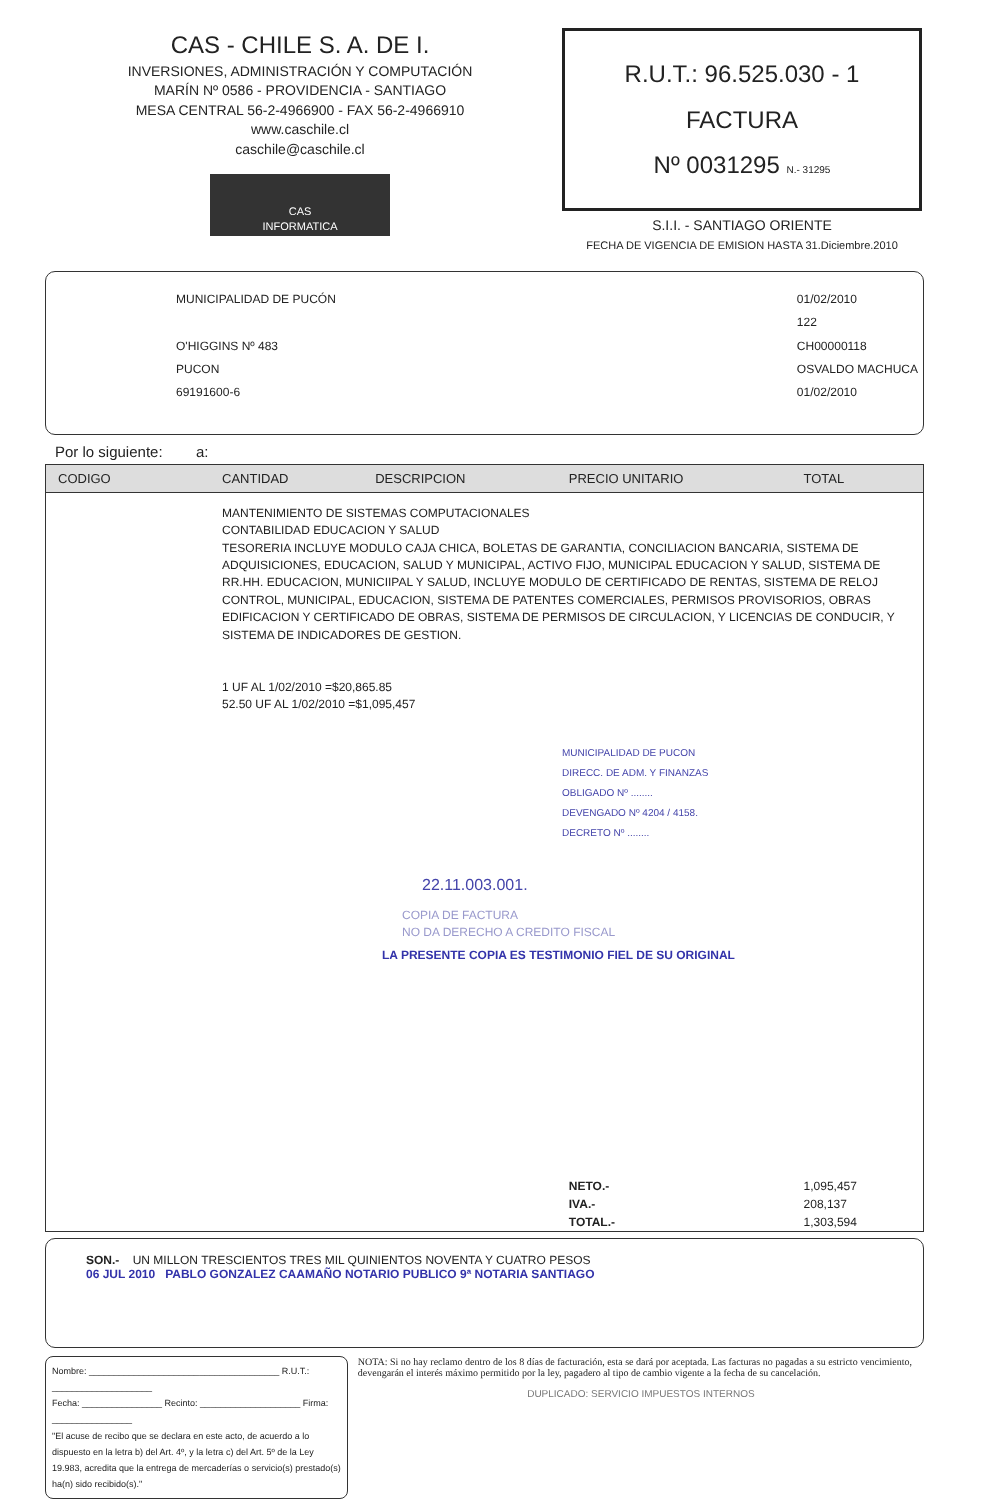CAS - CHILE S. A. DE I.
INVERSIONES, ADMINISTRACIÓN Y COMPUTACIÓN
MARÍN Nº 0586 - PROVIDENCIA - SANTIAGO
MESA CENTRAL 56-2-4966900 - FAX 56-2-4966910
www.caschile.cl
caschile@caschile.cl
CAS
INFORMATICA
R.U.T.: 96.525.030 - 1
FACTURA
Nº 0031295 N.- 31295
S.I.I. - SANTIAGO ORIENTE
FECHA DE VIGENCIA DE EMISION HASTA 31.Diciembre.2010
MUNICIPALIDAD DE PUCÓN
O'HIGGINS Nº 483
PUCON
69191600-6
01/02/2010
122
CH00000118
OSVALDO MACHUCA
01/02/2010
Por lo siguiente: a:
| CODIGO | CANTIDAD | DESCRIPCION | PRECIO UNITARIO | TOTAL |
| --- | --- | --- | --- | --- |
| | MANTENIMIENTO DE SISTEMAS COMPUTACIONALES CONTABILIDAD EDUCACION Y SALUD TESORERIA INCLUYE MODULO CAJA CHICA, BOLETAS DE GARANTIA, CONCILIACION BANCARIA, SISTEMA DE ADQUISICIONES, EDUCACION, SALUD Y MUNICIPAL, ACTIVO FIJO, MUNICIPAL EDUCACION Y SALUD, SISTEMA DE RR.HH. EDUCACION, MUNICIIPAL Y SALUD, INCLUYE MODULO DE CERTIFICADO DE RENTAS, SISTEMA DE RELOJ CONTROL, MUNICIPAL, EDUCACION, SISTEMA DE PATENTES COMERCIALES, PERMISOS PROVISORIOS, OBRAS EDIFICACION Y CERTIFICADO DE OBRAS, SISTEMA DE PERMISOS DE CIRCULACION, Y LICENCIAS DE CONDUCIR, Y SISTEMA DE INDICADORES DE GESTION. 1 UF AL 1/02/2010 =$20,865.85 52.50 UF AL 1/02/2010 =$1,095,457 MUNICIPALIDAD DE PUCON DIRECC. DE ADM. Y FINANZAS OBLIGADO Nº ........ DEVENGADO Nº 4204 / 4158. DECRETO Nº ........ 22.11.003.001. COPIA DE FACTURA NO DA DERECHO A CREDITO FISCAL LA PRESENTE COPIA ES TESTIMONIO FIEL DE SU ORIGINAL | | | |
| | | | NETO.- | 1,095,457 |
| | | | IVA.- | 208,137 |
| | | | TOTAL.- | 1,303,594 |
SON.- UN MILLON TRESCIENTOS TRES MIL QUINIENTOS NOVENTA Y CUATRO PESOS
06 JUL 2010 PABLO GONZALEZ CAAMAÑO NOTARIO PUBLICO 9ª NOTARIA SANTIAGO
Nombre: ______________________________________ R.U.T.: ____________________
Fecha: ________________ Recinto: ____________________ Firma: ________________
"El acuse de recibo que se declara en este acto, de acuerdo a lo dispuesto en la letra b) del Art. 4º, y la letra c) del Art. 5º de la Ley 19.983, acredita que la entrega de mercaderías o servicio(s) prestado(s) ha(n) sido recibido(s)."
NOTA: Si no hay reclamo dentro de los 8 días de facturación, esta se dará por aceptada. Las facturas no pagadas a su estricto vencimiento, devengarán el interés máximo permitido por la ley, pagadero al tipo de cambio vigente a la fecha de su cancelación.
DUPLICADO: SERVICIO IMPUESTOS INTERNOS